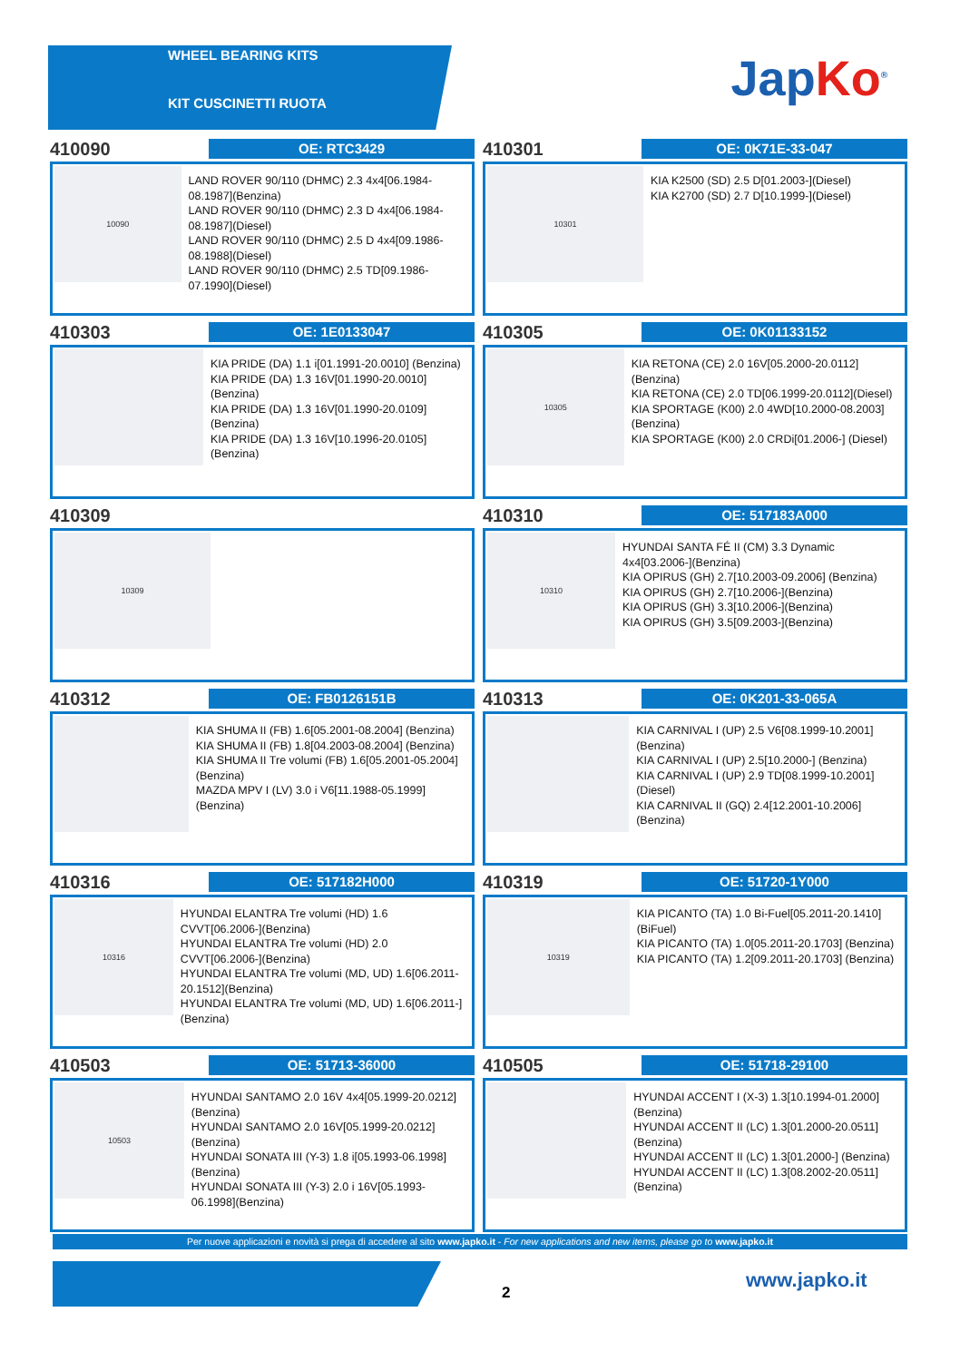WHEEL BEARING KITS
KIT CUSCINETTI RUOTA
JapKo<sup>®</sup>
410090
OE: RTC3429
10090
LAND ROVER 90/110 (DHMC) 2.3 4x4[06.1984-08.1987](Benzina)
LAND ROVER 90/110 (DHMC) 2.3 D 4x4[06.1984-08.1987](Diesel)
LAND ROVER 90/110 (DHMC) 2.5 D 4x4[09.1986-08.1988](Diesel)
LAND ROVER 90/110 (DHMC) 2.5 TD[09.1986-07.1990](Diesel)
410301
OE: 0K71E-33-047
10301
KIA K2500 (SD) 2.5 D[01.2003-](Diesel)
KIA K2700 (SD) 2.7 D[10.1999-](Diesel)
410303
OE: 1E0133047
KIA PRIDE (DA) 1.1 i[01.1991-20.0010] (Benzina)
KIA PRIDE (DA) 1.3 16V[01.1990-20.0010](Benzina)
KIA PRIDE (DA) 1.3 16V[01.1990-20.0109](Benzina)
KIA PRIDE (DA) 1.3 16V[10.1996-20.0105](Benzina)
410305
OE: 0K01133152
10305
KIA RETONA (CE) 2.0 16V[05.2000-20.0112](Benzina)
KIA RETONA (CE) 2.0 TD[06.1999-20.0112](Diesel)
KIA SPORTAGE (K00) 2.0 4WD[10.2000-08.2003](Benzina)
KIA SPORTAGE (K00) 2.0 CRDi[01.2006-] (Diesel)
410309
10309
410310
OE: 517183A000
10310
HYUNDAI SANTA FÉ II (CM) 3.3 Dynamic 4x4[03.2006-](Benzina)
KIA OPIRUS (GH) 2.7[10.2003-09.2006] (Benzina)
KIA OPIRUS (GH) 2.7[10.2006-](Benzina)
KIA OPIRUS (GH) 3.3[10.2006-](Benzina)
KIA OPIRUS (GH) 3.5[09.2003-](Benzina)
410312
OE: FB0126151B
KIA SHUMA II (FB) 1.6[05.2001-08.2004] (Benzina)
KIA SHUMA II (FB) 1.8[04.2003-08.2004] (Benzina)
KIA SHUMA II Tre volumi (FB) 1.6[05.2001-05.2004](Benzina)
MAZDA MPV I (LV) 3.0 i V6[11.1988-05.1999](Benzina)
410313
OE: 0K201-33-065A
KIA CARNIVAL I (UP) 2.5 V6[08.1999-10.2001](Benzina)
KIA CARNIVAL I (UP) 2.5[10.2000-] (Benzina)
KIA CARNIVAL I (UP) 2.9 TD[08.1999-10.2001](Diesel)
KIA CARNIVAL II (GQ) 2.4[12.2001-10.2006](Benzina)
410316
OE: 517182H000
10316
HYUNDAI ELANTRA Tre volumi (HD) 1.6 CVVT[06.2006-](Benzina)
HYUNDAI ELANTRA Tre volumi (HD) 2.0 CVVT[06.2006-](Benzina)
HYUNDAI ELANTRA Tre volumi (MD, UD) 1.6[06.2011-20.1512](Benzina)
HYUNDAI ELANTRA Tre volumi (MD, UD) 1.6[06.2011-](Benzina)
410319
OE: 51720-1Y000
10319
KIA PICANTO (TA) 1.0 Bi-Fuel[05.2011-20.1410](BiFuel)
KIA PICANTO (TA) 1.0[05.2011-20.1703] (Benzina)
KIA PICANTO (TA) 1.2[09.2011-20.1703] (Benzina)
410503
OE: 51713-36000
10503
HYUNDAI SANTAMO 2.0 16V 4x4[05.1999-20.0212](Benzina)
HYUNDAI SANTAMO 2.0 16V[05.1999-20.0212](Benzina)
HYUNDAI SONATA III (Y-3) 1.8 i[05.1993-06.1998](Benzina)
HYUNDAI SONATA III (Y-3) 2.0 i 16V[05.1993-06.1998](Benzina)
410505
OE: 51718-29100
HYUNDAI ACCENT I (X-3) 1.3[10.1994-01.2000](Benzina)
HYUNDAI ACCENT II (LC) 1.3[01.2000-20.0511](Benzina)
HYUNDAI ACCENT II (LC) 1.3[01.2000-] (Benzina)
HYUNDAI ACCENT II (LC) 1.3[08.2002-20.0511](Benzina)
Per nuove applicazioni e novità si prega di accedere al sito www.japko.it - For new applications and new items, please go to www.japko.it
2
www.japko.it